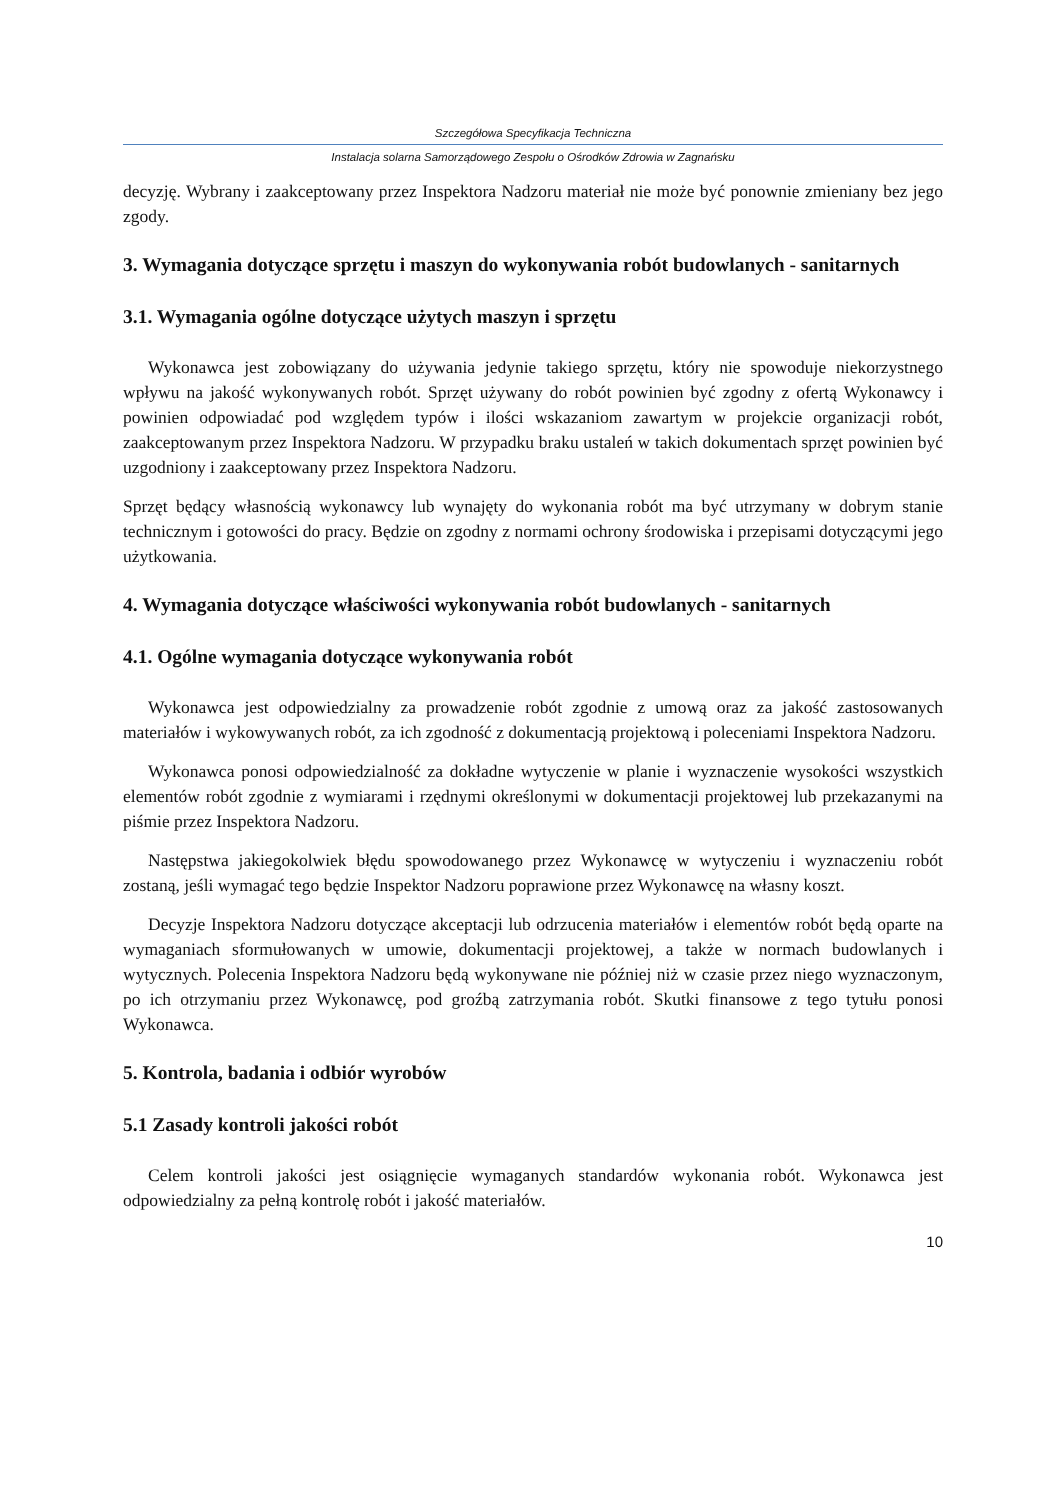Szczegółowa Specyfikacja Techniczna
Instalacja solarna Samorządowego Zespołu o Ośrodków Zdrowia w Zagnańsku
decyzję. Wybrany i zaakceptowany przez Inspektora Nadzoru materiał nie może być ponownie zmieniany bez jego zgody.
3. Wymagania dotyczące sprzętu i maszyn do wykonywania robót budowlanych - sanitarnych
3.1. Wymagania ogólne dotyczące użytych maszyn i sprzętu
Wykonawca jest zobowiązany do używania jedynie takiego sprzętu, który nie spowoduje niekorzystnego wpływu na jakość wykonywanych robót. Sprzęt używany do robót powinien być zgodny z ofertą Wykonawcy i powinien odpowiadać pod względem typów i ilości wskazaniom zawartym w projekcie organizacji robót, zaakceptowanym przez Inspektora Nadzoru. W przypadku braku ustaleń w takich dokumentach sprzęt powinien być uzgodniony i zaakceptowany przez Inspektora Nadzoru.
Sprzęt będący własnością wykonawcy lub wynajęty do wykonania robót ma być utrzymany w dobrym stanie technicznym i gotowości do pracy. Będzie on zgodny z normami ochrony środowiska i przepisami dotyczącymi jego użytkowania.
4. Wymagania dotyczące właściwości wykonywania robót budowlanych - sanitarnych
4.1. Ogólne wymagania dotyczące wykonywania robót
Wykonawca jest odpowiedzialny za prowadzenie robót zgodnie z umową oraz za jakość zastosowanych materiałów i wykowywanych robót, za ich zgodność z dokumentacją projektową i poleceniami Inspektora Nadzoru.
Wykonawca ponosi odpowiedzialność za dokładne wytyczenie w planie i wyznaczenie wysokości wszystkich elementów robót zgodnie z wymiarami i rzędnymi określonymi w dokumentacji projektowej lub przekazanymi na piśmie przez Inspektora Nadzoru.
Następstwa jakiegokolwiek błędu spowodowanego przez Wykonawcę w wytyczeniu i wyznaczeniu robót zostaną, jeśli wymagać tego będzie Inspektor Nadzoru poprawione przez Wykonawcę na własny koszt.
Decyzje Inspektora Nadzoru dotyczące akceptacji lub odrzucenia materiałów i elementów robót będą oparte na wymaganiach sformułowanych w umowie, dokumentacji projektowej, a także w normach budowlanych i wytycznych. Polecenia Inspektora Nadzoru będą wykonywane nie później niż w czasie przez niego wyznaczonym, po ich otrzymaniu przez Wykonawcę, pod groźbą zatrzymania robót. Skutki finansowe z tego tytułu ponosi Wykonawca.
5. Kontrola, badania i odbiór wyrobów
5.1 Zasady kontroli jakości robót
Celem kontroli jakości jest osiągnięcie wymaganych standardów wykonania robót. Wykonawca jest odpowiedzialny za pełną kontrolę robót i jakość materiałów.
10